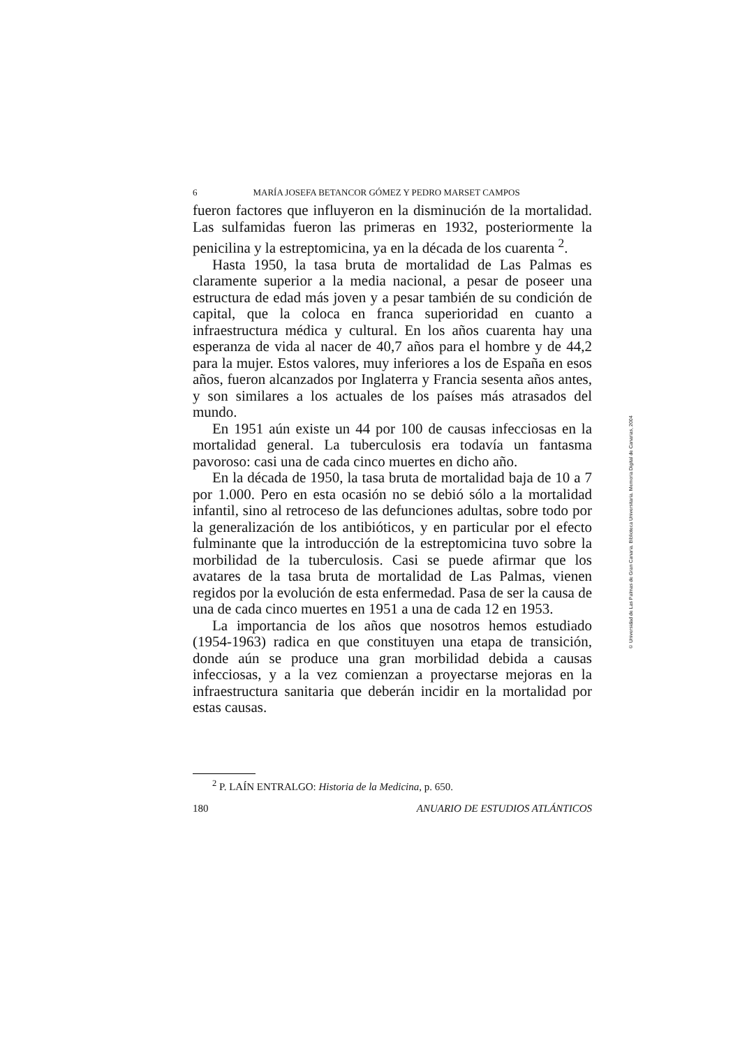6 MARÍA JOSEFA BETANCOR GÓMEZ Y PEDRO MARSET CAMPOS
fueron factores que influyeron en la disminución de la mortalidad. Las sulfamidas fueron las primeras en 1932, posteriormente la penicilina y la estreptomicina, ya en la década de los cuarenta <sup>2</sup>.
Hasta 1950, la tasa bruta de mortalidad de Las Palmas es claramente superior a la media nacional, a pesar de poseer una estructura de edad más joven y a pesar también de su condición de capital, que la coloca en franca superioridad en cuanto a infraestructura médica y cultural. En los años cuarenta hay una esperanza de vida al nacer de 40,7 años para el hombre y de 44,2 para la mujer. Estos valores, muy inferiores a los de España en esos años, fueron alcanzados por Inglaterra y Francia sesenta años antes, y son similares a los actuales de los países más atrasados del mundo.
En 1951 aún existe un 44 por 100 de causas infecciosas en la mortalidad general. La tuberculosis era todavía un fantasma pavoroso: casi una de cada cinco muertes en dicho año.
En la década de 1950, la tasa bruta de mortalidad baja de 10 a 7 por 1.000. Pero en esta ocasión no se debió sólo a la mortalidad infantil, sino al retroceso de las defunciones adultas, sobre todo por la generalización de los antibióticos, y en particular por el efecto fulminante que la introducción de la estreptomicina tuvo sobre la morbilidad de la tuberculosis. Casi se puede afirmar que los avatares de la tasa bruta de mortalidad de Las Palmas, vienen regidos por la evolución de esta enfermedad. Pasa de ser la causa de una de cada cinco muertes en 1951 a una de cada 12 en 1953.
La importancia de los años que nosotros hemos estudiado (1954-1963) radica en que constituyen una etapa de transición, donde aún se produce una gran morbilidad debida a causas infecciosas, y a la vez comienzan a proyectarse mejoras en la infraestructura sanitaria que deberán incidir en la mortalidad por estas causas.
<sup>2</sup> P. LAÍN ENTRALGO: Historia de la Medicina, p. 650.
180 ANUARIO DE ESTUDIOS ATLÁNTICOS
© Universidad de Las Palmas de Gran Canaria. Biblioteca Universitaria. Memoria Digital de Canarias, 2004